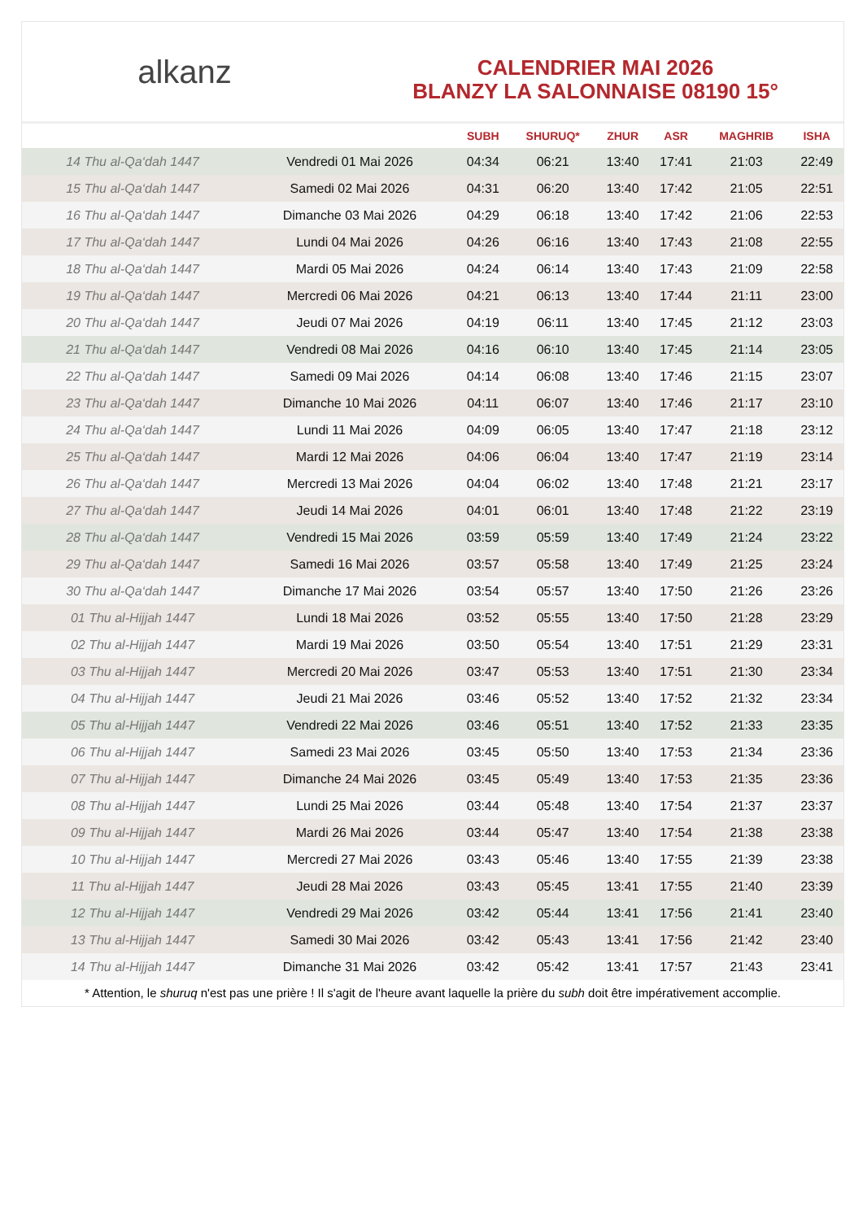alkanz
CALENDRIER MAI 2026
BLANZY LA SALONNAISE 08190 15°
| | | SUBH | SHURUQ* | ZHUR | ASR | MAGHRIB | ISHA |
| --- | --- | --- | --- | --- | --- | --- | --- |
| 14 Thu al-Qa‘dah 1447 | Vendredi 01 Mai 2026 | 04:34 | 06:21 | 13:40 | 17:41 | 21:03 | 22:49 |
| 15 Thu al-Qa‘dah 1447 | Samedi 02 Mai 2026 | 04:31 | 06:20 | 13:40 | 17:42 | 21:05 | 22:51 |
| 16 Thu al-Qa‘dah 1447 | Dimanche 03 Mai 2026 | 04:29 | 06:18 | 13:40 | 17:42 | 21:06 | 22:53 |
| 17 Thu al-Qa‘dah 1447 | Lundi 04 Mai 2026 | 04:26 | 06:16 | 13:40 | 17:43 | 21:08 | 22:55 |
| 18 Thu al-Qa‘dah 1447 | Mardi 05 Mai 2026 | 04:24 | 06:14 | 13:40 | 17:43 | 21:09 | 22:58 |
| 19 Thu al-Qa‘dah 1447 | Mercredi 06 Mai 2026 | 04:21 | 06:13 | 13:40 | 17:44 | 21:11 | 23:00 |
| 20 Thu al-Qa‘dah 1447 | Jeudi 07 Mai 2026 | 04:19 | 06:11 | 13:40 | 17:45 | 21:12 | 23:03 |
| 21 Thu al-Qa‘dah 1447 | Vendredi 08 Mai 2026 | 04:16 | 06:10 | 13:40 | 17:45 | 21:14 | 23:05 |
| 22 Thu al-Qa‘dah 1447 | Samedi 09 Mai 2026 | 04:14 | 06:08 | 13:40 | 17:46 | 21:15 | 23:07 |
| 23 Thu al-Qa‘dah 1447 | Dimanche 10 Mai 2026 | 04:11 | 06:07 | 13:40 | 17:46 | 21:17 | 23:10 |
| 24 Thu al-Qa‘dah 1447 | Lundi 11 Mai 2026 | 04:09 | 06:05 | 13:40 | 17:47 | 21:18 | 23:12 |
| 25 Thu al-Qa‘dah 1447 | Mardi 12 Mai 2026 | 04:06 | 06:04 | 13:40 | 17:47 | 21:19 | 23:14 |
| 26 Thu al-Qa‘dah 1447 | Mercredi 13 Mai 2026 | 04:04 | 06:02 | 13:40 | 17:48 | 21:21 | 23:17 |
| 27 Thu al-Qa‘dah 1447 | Jeudi 14 Mai 2026 | 04:01 | 06:01 | 13:40 | 17:48 | 21:22 | 23:19 |
| 28 Thu al-Qa‘dah 1447 | Vendredi 15 Mai 2026 | 03:59 | 05:59 | 13:40 | 17:49 | 21:24 | 23:22 |
| 29 Thu al-Qa‘dah 1447 | Samedi 16 Mai 2026 | 03:57 | 05:58 | 13:40 | 17:49 | 21:25 | 23:24 |
| 30 Thu al-Qa‘dah 1447 | Dimanche 17 Mai 2026 | 03:54 | 05:57 | 13:40 | 17:50 | 21:26 | 23:26 |
| 01 Thu al-Hijjah 1447 | Lundi 18 Mai 2026 | 03:52 | 05:55 | 13:40 | 17:50 | 21:28 | 23:29 |
| 02 Thu al-Hijjah 1447 | Mardi 19 Mai 2026 | 03:50 | 05:54 | 13:40 | 17:51 | 21:29 | 23:31 |
| 03 Thu al-Hijjah 1447 | Mercredi 20 Mai 2026 | 03:47 | 05:53 | 13:40 | 17:51 | 21:30 | 23:34 |
| 04 Thu al-Hijjah 1447 | Jeudi 21 Mai 2026 | 03:46 | 05:52 | 13:40 | 17:52 | 21:32 | 23:34 |
| 05 Thu al-Hijjah 1447 | Vendredi 22 Mai 2026 | 03:46 | 05:51 | 13:40 | 17:52 | 21:33 | 23:35 |
| 06 Thu al-Hijjah 1447 | Samedi 23 Mai 2026 | 03:45 | 05:50 | 13:40 | 17:53 | 21:34 | 23:36 |
| 07 Thu al-Hijjah 1447 | Dimanche 24 Mai 2026 | 03:45 | 05:49 | 13:40 | 17:53 | 21:35 | 23:36 |
| 08 Thu al-Hijjah 1447 | Lundi 25 Mai 2026 | 03:44 | 05:48 | 13:40 | 17:54 | 21:37 | 23:37 |
| 09 Thu al-Hijjah 1447 | Mardi 26 Mai 2026 | 03:44 | 05:47 | 13:40 | 17:54 | 21:38 | 23:38 |
| 10 Thu al-Hijjah 1447 | Mercredi 27 Mai 2026 | 03:43 | 05:46 | 13:40 | 17:55 | 21:39 | 23:38 |
| 11 Thu al-Hijjah 1447 | Jeudi 28 Mai 2026 | 03:43 | 05:45 | 13:41 | 17:55 | 21:40 | 23:39 |
| 12 Thu al-Hijjah 1447 | Vendredi 29 Mai 2026 | 03:42 | 05:44 | 13:41 | 17:56 | 21:41 | 23:40 |
| 13 Thu al-Hijjah 1447 | Samedi 30 Mai 2026 | 03:42 | 05:43 | 13:41 | 17:56 | 21:42 | 23:40 |
| 14 Thu al-Hijjah 1447 | Dimanche 31 Mai 2026 | 03:42 | 05:42 | 13:41 | 17:57 | 21:43 | 23:41 |
* Attention, le shuruq n'est pas une prière ! Il s'agit de l'heure avant laquelle la prière du subh doit être impérativement accomplie.